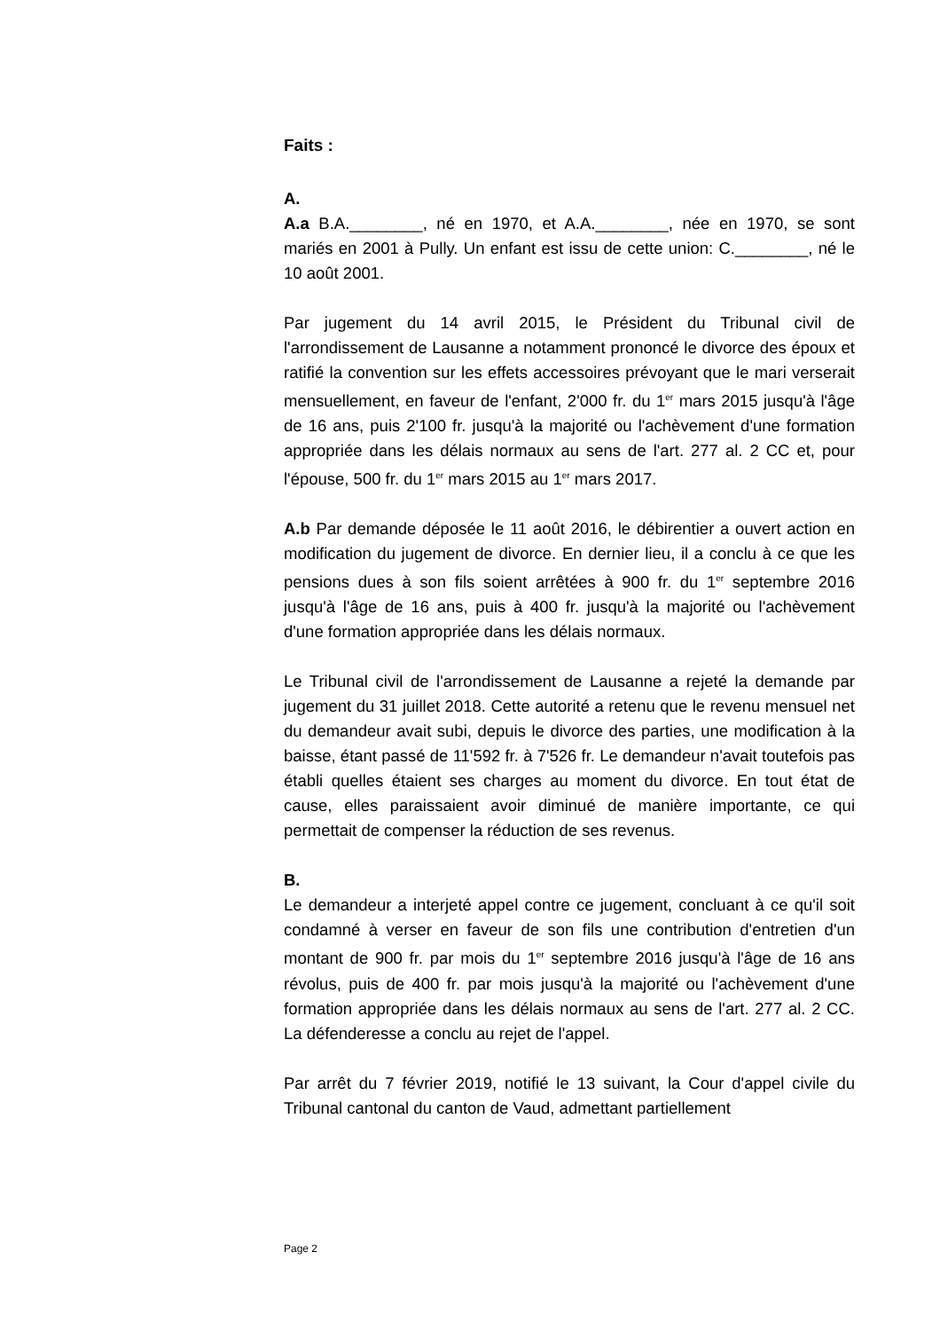Faits :
A.
A.a B.A.________, né en 1970, et A.A.________, née en 1970, se sont mariés en 2001 à Pully. Un enfant est issu de cette union: C.________, né le 10 août 2001.
Par jugement du 14 avril 2015, le Président du Tribunal civil de l'arrondissement de Lausanne a notamment prononcé le divorce des époux et ratifié la convention sur les effets accessoires prévoyant que le mari verserait mensuellement, en faveur de l'enfant, 2'000 fr. du 1<sup>er</sup> mars 2015 jusqu'à l'âge de 16 ans, puis 2'100 fr. jusqu'à la majorité ou l'achèvement d'une formation appropriée dans les délais normaux au sens de l'art. 277 al. 2 CC et, pour l'épouse, 500 fr. du 1<sup>er</sup> mars 2015 au 1<sup>er</sup> mars 2017.
A.b Par demande déposée le 11 août 2016, le débirentier a ouvert action en modification du jugement de divorce. En dernier lieu, il a conclu à ce que les pensions dues à son fils soient arrêtées à 900 fr. du 1<sup>er</sup> septembre 2016 jusqu'à l'âge de 16 ans, puis à 400 fr. jusqu'à la majorité ou l'achèvement d'une formation appropriée dans les délais normaux.
Le Tribunal civil de l'arrondissement de Lausanne a rejeté la demande par jugement du 31 juillet 2018. Cette autorité a retenu que le revenu mensuel net du demandeur avait subi, depuis le divorce des parties, une modification à la baisse, étant passé de 11'592 fr. à 7'526 fr. Le demandeur n'avait toutefois pas établi quelles étaient ses charges au moment du divorce. En tout état de cause, elles paraissaient avoir diminué de manière importante, ce qui permettait de compenser la réduction de ses revenus.
B.
Le demandeur a interjeté appel contre ce jugement, concluant à ce qu'il soit condamné à verser en faveur de son fils une contribution d'entretien d'un montant de 900 fr. par mois du 1<sup>er</sup> septembre 2016 jusqu'à l'âge de 16 ans révolus, puis de 400 fr. par mois jusqu'à la majorité ou l'achèvement d'une formation appropriée dans les délais normaux au sens de l'art. 277 al. 2 CC. La défenderesse a conclu au rejet de l'appel.
Par arrêt du 7 février 2019, notifié le 13 suivant, la Cour d'appel civile du Tribunal cantonal du canton de Vaud, admettant partiellement
Page 2